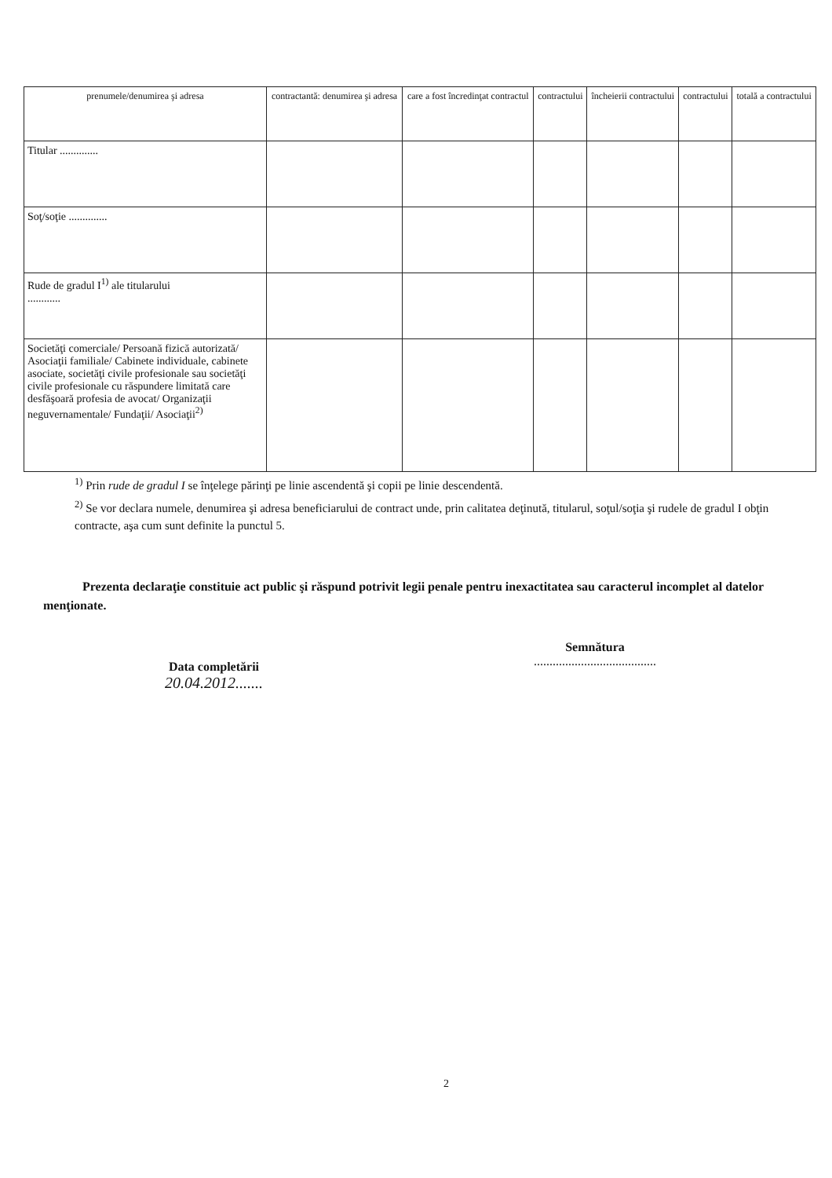| prenumele/denumirea şi adresa | contractantă: denumirea şi adresa | care a fost încredinţat contractul | contractului | încheierii contractului | contractului | totală a contractului |
| --- | --- | --- | --- | --- | --- | --- |
| Titular .............. | | | | | | |
| Soţ/soţie .............. | | | | | | |
| Rude de gradul I<sup>1)</sup> ale titularului ............ | | | | | | |
| Societăţi comerciale/ Persoană fizică autorizată/ Asociaţii familiale/ Cabinete individuale, cabinete asociate, societăţi civile profesionale sau societăţi civile profesionale cu răspundere limitată care desfăşoară profesia de avocat/ Organizaţii neguvernamentale/ Fundaţii/ Asociaţii<sup>2)</sup> | | | | | | |
<sup>1)</sup> Prin rude de gradul I se înţelege părinţi pe linie ascendentă şi copii pe linie descendentă.
<sup>2)</sup> Se vor declara numele, denumirea şi adresa beneficiarului de contract unde, prin calitatea deţinută, titularul, soţul/soţia şi rudele de gradul I obţin contracte, aşa cum sunt definite la punctul 5.
Prezenta declaraţie constituie act public şi răspund potrivit legii penale pentru inexactitatea sau caracterul incomplet al datelor menţionate.
Data completării
20.04.2012.......
Semnătura
.......................................
2